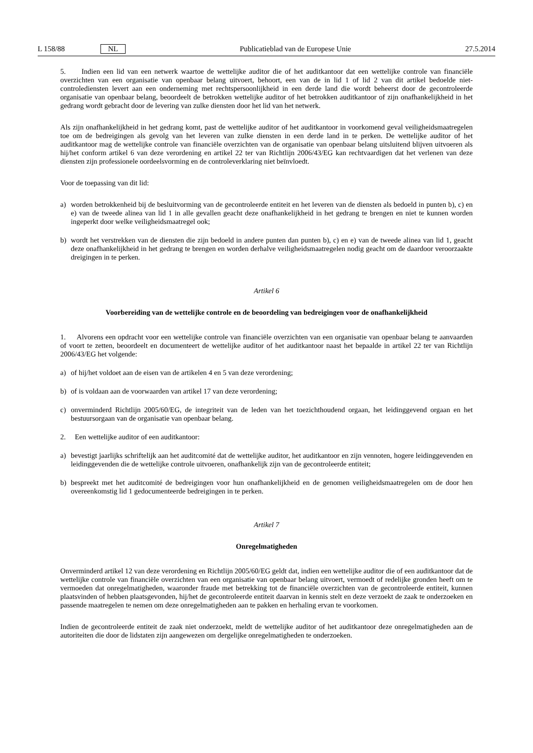L 158/88 NL Publicatieblad van de Europese Unie 27.5.2014
5. Indien een lid van een netwerk waartoe de wettelijke auditor die of het auditkantoor dat een wettelijke controle van financiële overzichten van een organisatie van openbaar belang uitvoert, behoort, een van de in lid 1 of lid 2 van dit artikel bedoelde niet-controlediensten levert aan een onderneming met rechtspersoonlijkheid in een derde land die wordt beheerst door de gecontroleerde organisatie van openbaar belang, beoordeelt de betrokken wettelijke auditor of het betrokken auditkantoor of zijn onafhankelijkheid in het gedrang wordt gebracht door de levering van zulke diensten door het lid van het netwerk.
Als zijn onafhankelijkheid in het gedrang komt, past de wettelijke auditor of het auditkantoor in voorkomend geval veiligheidsmaatregelen toe om de bedreigingen als gevolg van het leveren van zulke diensten in een derde land in te perken. De wettelijke auditor of het auditkantoor mag de wettelijke controle van financiële overzichten van de organisatie van openbaar belang uitsluitend blijven uitvoeren als hij/het conform artikel 6 van deze verordening en artikel 22 ter van Richtlijn 2006/43/EG kan rechtvaardigen dat het verlenen van deze diensten zijn professionele oordeelsvorming en de controleverklaring niet beïnvloedt.
Voor de toepassing van dit lid:
a) worden betrokkenheid bij de besluitvorming van de gecontroleerde entiteit en het leveren van de diensten als bedoeld in punten b), c) en e) van de tweede alinea van lid 1 in alle gevallen geacht deze onafhankelijkheid in het gedrang te brengen en niet te kunnen worden ingeperkt door welke veiligheidsmaatregel ook;
b) wordt het verstrekken van de diensten die zijn bedoeld in andere punten dan punten b), c) en e) van de tweede alinea van lid 1, geacht deze onafhankelijkheid in het gedrang te brengen en worden derhalve veiligheidsmaatregelen nodig geacht om de daardoor veroorzaakte dreigingen in te perken.
Artikel 6
Voorbereiding van de wettelijke controle en de beoordeling van bedreigingen voor de onafhankelijkheid
1. Alvorens een opdracht voor een wettelijke controle van financiële overzichten van een organisatie van openbaar belang te aanvaarden of voort te zetten, beoordeelt en documenteert de wettelijke auditor of het auditkantoor naast het bepaalde in artikel 22 ter van Richtlijn 2006/43/EG het volgende:
a) of hij/het voldoet aan de eisen van de artikelen 4 en 5 van deze verordening;
b) of is voldaan aan de voorwaarden van artikel 17 van deze verordening;
c) onverminderd Richtlijn 2005/60/EG, de integriteit van de leden van het toezichthoudend orgaan, het leidinggevend orgaan en het bestuursorgaan van de organisatie van openbaar belang.
2. Een wettelijke auditor of een auditkantoor:
a) bevestigt jaarlijks schriftelijk aan het auditcomité dat de wettelijke auditor, het auditkantoor en zijn vennoten, hogere leidinggevenden en leidinggevenden die de wettelijke controle uitvoeren, onafhankelijk zijn van de gecontroleerde entiteit;
b) bespreekt met het auditcomité de bedreigingen voor hun onafhankelijkheid en de genomen veiligheidsmaatregelen om de door hen overeenkomstig lid 1 gedocumenteerde bedreigingen in te perken.
Artikel 7
Onregelmatigheden
Onverminderd artikel 12 van deze verordening en Richtlijn 2005/60/EG geldt dat, indien een wettelijke auditor die of een auditkantoor dat de wettelijke controle van financiële overzichten van een organisatie van openbaar belang uitvoert, vermoedt of redelijke gronden heeft om te vermoeden dat onregelmatigheden, waaronder fraude met betrekking tot de financiële overzichten van de gecontroleerde entiteit, kunnen plaatsvinden of hebben plaatsgevonden, hij/het de gecontroleerde entiteit daarvan in kennis stelt en deze verzoekt de zaak te onderzoeken en passende maatregelen te nemen om deze onregelmatigheden aan te pakken en herhaling ervan te voorkomen.
Indien de gecontroleerde entiteit de zaak niet onderzoekt, meldt de wettelijke auditor of het auditkantoor deze onregelmatigheden aan de autoriteiten die door de lidstaten zijn aangewezen om dergelijke onregelmatigheden te onderzoeken.